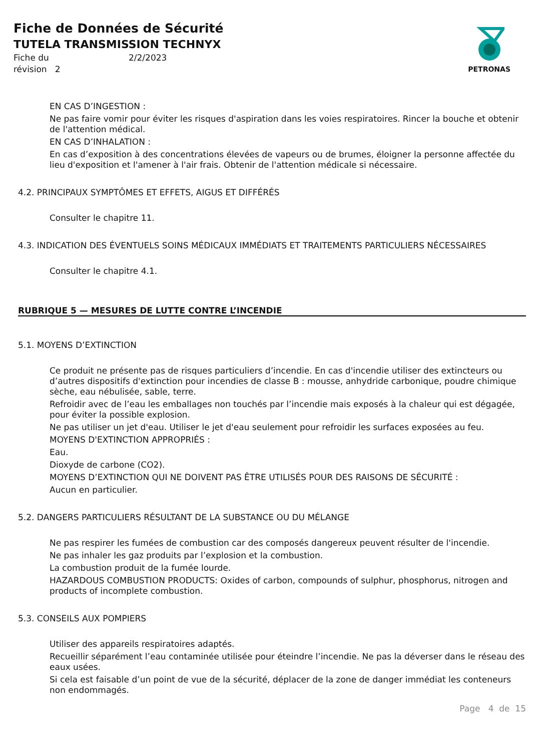Fiche de Données de Sécurité
TUTELA TRANSMISSION TECHNYX
Fiche du 2/2/2023
révision 2
PETRONAS
EN CAS D’INGESTION :
Ne pas faire vomir pour éviter les risques d'aspiration dans les voies respiratoires. Rincer la bouche et obtenir de l'attention médical.
EN CAS D’INHALATION :
En cas d’exposition à des concentrations élevées de vapeurs ou de brumes, éloigner la personne affectée du lieu d'exposition et l'amener à l'air frais. Obtenir de l'attention médicale si nécessaire.
4.2. PRINCIPAUX SYMPTÔMES ET EFFETS, AIGUS ET DIFFÉRÉS
Consulter le chapitre 11.
4.3. INDICATION DES ÉVENTUELS SOINS MÉDICAUX IMMÉDIATS ET TRAITEMENTS PARTICULIERS NÉCESSAIRES
Consulter le chapitre 4.1.
RUBRIQUE 5 — MESURES DE LUTTE CONTRE L’INCENDIE
5.1. MOYENS D’EXTINCTION
Ce produit ne présente pas de risques particuliers d’incendie. En cas d'incendie utiliser des extincteurs ou d’autres dispositifs d'extinction pour incendies de classe B : mousse, anhydride carbonique, poudre chimique sèche, eau nébulisée, sable, terre.
Refroidir avec de l’eau les emballages non touchés par l’incendie mais exposés à la chaleur qui est dégagée, pour éviter la possible explosion.
Ne pas utiliser un jet d'eau. Utiliser le jet d'eau seulement pour refroidir les surfaces exposées au feu.
MOYENS D'EXTINCTION APPROPRIÉS :
Eau.
Dioxyde de carbone (CO2).
MOYENS D’EXTINCTION QUI NE DOIVENT PAS ÊTRE UTILISÉS POUR DES RAISONS DE SÉCURITÉ :
Aucun en particulier.
5.2. DANGERS PARTICULIERS RÉSULTANT DE LA SUBSTANCE OU DU MÉLANGE
Ne pas respirer les fumées de combustion car des composés dangereux peuvent résulter de l'incendie.
Ne pas inhaler les gaz produits par l’explosion et la combustion.
La combustion produit de la fumée lourde.
HAZARDOUS COMBUSTION PRODUCTS: Oxides of carbon, compounds of sulphur, phosphorus, nitrogen and products of incomplete combustion.
5.3. CONSEILS AUX POMPIERS
Utiliser des appareils respiratoires adaptés.
Recueillir séparément l’eau contaminée utilisée pour éteindre l’incendie. Ne pas la déverser dans le réseau des eaux usées.
Si cela est faisable d’un point de vue de la sécurité, déplacer de la zone de danger immédiat les conteneurs non endommagés.
Page 4 de 15